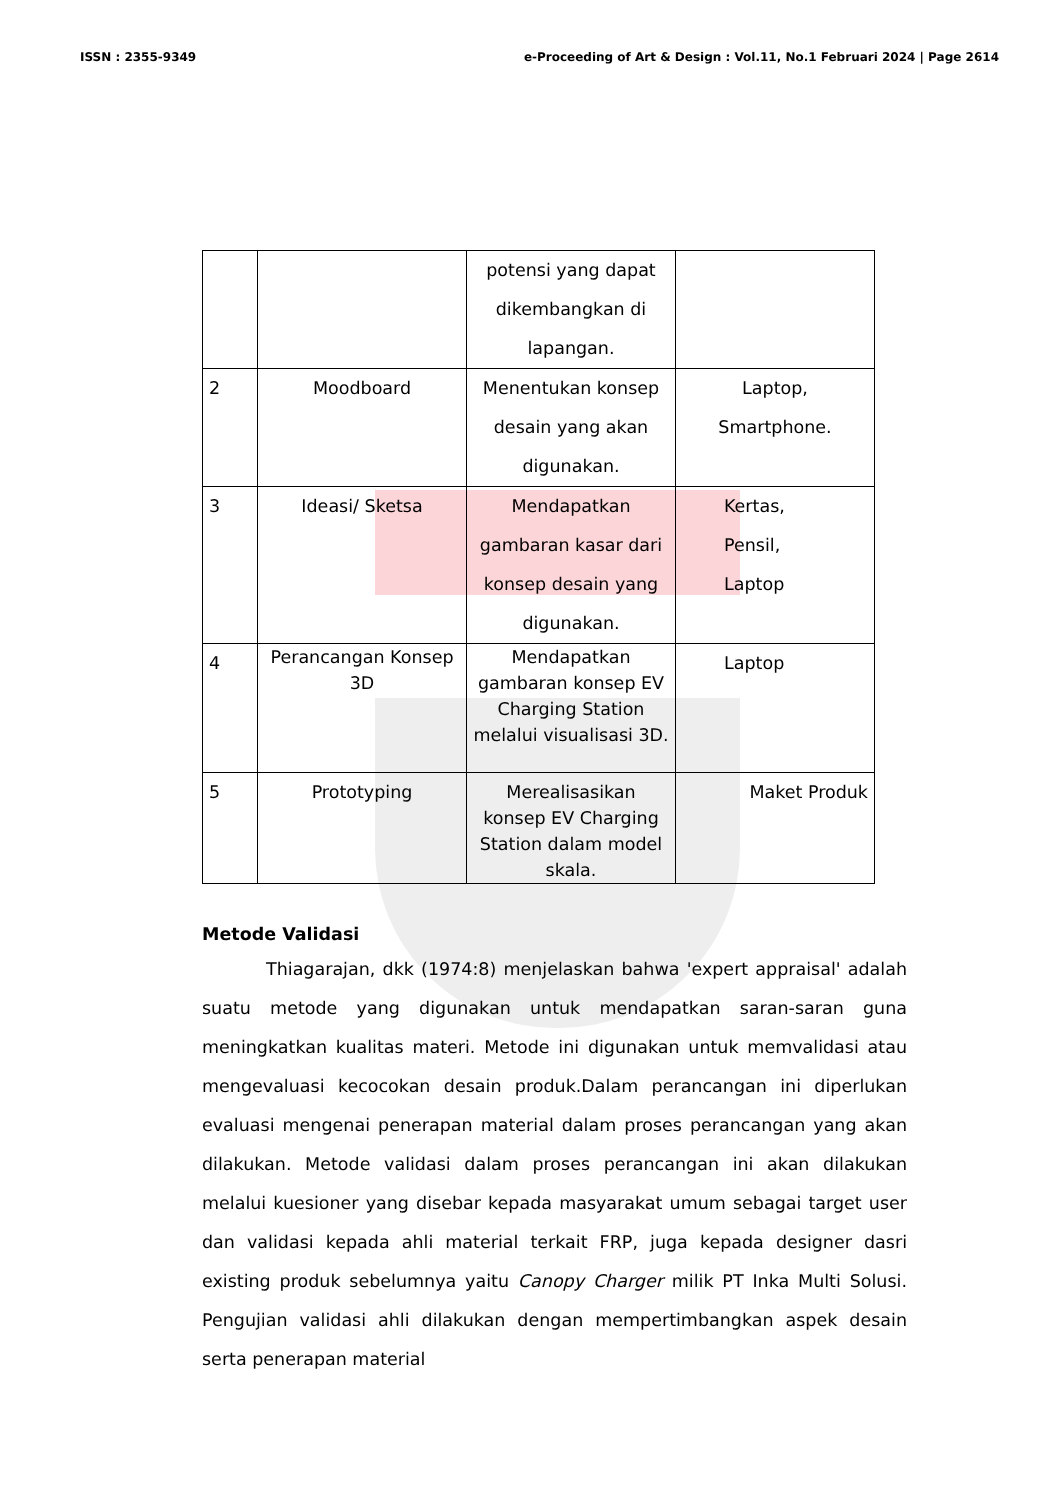ISSN : 2355-9349 e-Proceeding of Art & Design : Vol.11, No.1 Februari 2024 | Page 2614
| | | potensi yang dapat dikembangkan di lapangan. | |
| 2 | Moodboard | Menentukan konsep desain yang akan digunakan. | Laptop, Smartphone. |
| 3 | Ideasi/ Sketsa | Mendapatkan gambaran kasar dari konsep desain yang digunakan. | Kertas, Pensil, Laptop |
| 4 | Perancangan Konsep 3D | Mendapatkan gambaran konsep EV Charging Station melalui visualisasi 3D. | Laptop |
| 5 | Prototyping | Merealisasikan konsep EV Charging Station dalam model skala. | Maket Produk |
Metode Validasi
Thiagarajan, dkk (1974:8) menjelaskan bahwa 'expert appraisal' adalah suatu metode yang digunakan untuk mendapatkan saran-saran guna meningkatkan kualitas materi. Metode ini digunakan untuk memvalidasi atau mengevaluasi kecocokan desain produk.Dalam perancangan ini diperlukan evaluasi mengenai penerapan material dalam proses perancangan yang akan dilakukan. Metode validasi dalam proses perancangan ini akan dilakukan melalui kuesioner yang disebar kepada masyarakat umum sebagai target user dan validasi kepada ahli material terkait FRP, juga kepada designer dasri existing produk sebelumnya yaitu Canopy Charger milik PT Inka Multi Solusi. Pengujian validasi ahli dilakukan dengan mempertimbangkan aspek desain serta penerapan material